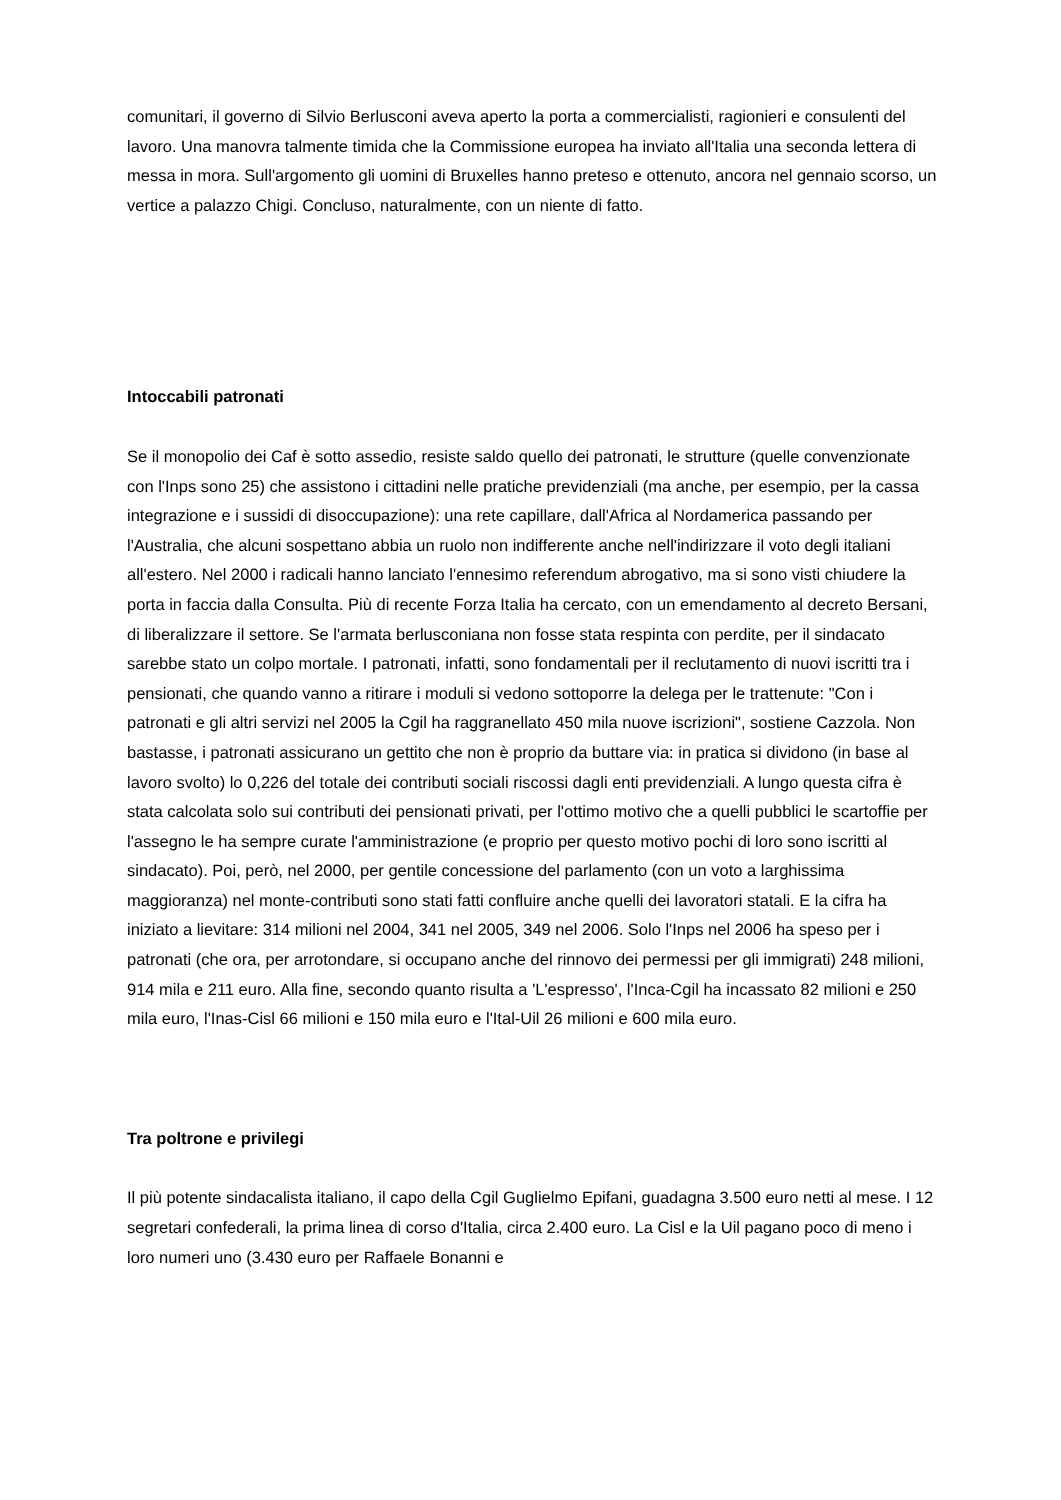comunitari, il governo di Silvio Berlusconi aveva aperto la porta a commercialisti, ragionieri e consulenti del lavoro. Una manovra talmente timida che la Commissione europea ha inviato all'Italia una seconda lettera di messa in mora. Sull'argomento gli uomini di Bruxelles hanno preteso e ottenuto, ancora nel gennaio scorso, un vertice a palazzo Chigi. Concluso, naturalmente, con un niente di fatto.
Intoccabili patronati
Se il monopolio dei Caf è sotto assedio, resiste saldo quello dei patronati, le strutture (quelle convenzionate con l'Inps sono 25) che assistono i cittadini nelle pratiche previdenziali (ma anche, per esempio, per la cassa integrazione e i sussidi di disoccupazione): una rete capillare, dall'Africa al Nordamerica passando per l'Australia, che alcuni sospettano abbia un ruolo non indifferente anche nell'indirizzare il voto degli italiani all'estero. Nel 2000 i radicali hanno lanciato l'ennesimo referendum abrogativo, ma si sono visti chiudere la porta in faccia dalla Consulta. Più di recente Forza Italia ha cercato, con un emendamento al decreto Bersani, di liberalizzare il settore. Se l'armata berlusconiana non fosse stata respinta con perdite, per il sindacato sarebbe stato un colpo mortale. I patronati, infatti, sono fondamentali per il reclutamento di nuovi iscritti tra i pensionati, che quando vanno a ritirare i moduli si vedono sottoporre la delega per le trattenute: "Con i patronati e gli altri servizi nel 2005 la Cgil ha raggranellato 450 mila nuove iscrizioni", sostiene Cazzola. Non bastasse, i patronati assicurano un gettito che non è proprio da buttare via: in pratica si dividono (in base al lavoro svolto) lo 0,226 del totale dei contributi sociali riscossi dagli enti previdenziali. A lungo questa cifra è stata calcolata solo sui contributi dei pensionati privati, per l'ottimo motivo che a quelli pubblici le scartoffie per l'assegno le ha sempre curate l'amministrazione (e proprio per questo motivo pochi di loro sono iscritti al sindacato). Poi, però, nel 2000, per gentile concessione del parlamento (con un voto a larghissima maggioranza) nel monte-contributi sono stati fatti confluire anche quelli dei lavoratori statali. E la cifra ha iniziato a lievitare: 314 milioni nel 2004, 341 nel 2005, 349 nel 2006. Solo l'Inps nel 2006 ha speso per i patronati (che ora, per arrotondare, si occupano anche del rinnovo dei permessi per gli immigrati) 248 milioni, 914 mila e 211 euro. Alla fine, secondo quanto risulta a 'L'espresso', l'Inca-Cgil ha incassato 82 milioni e 250 mila euro, l'Inas-Cisl 66 milioni e 150 mila euro e l'Ital-Uil 26 milioni e 600 mila euro.
Tra poltrone e privilegi
Il più potente sindacalista italiano, il capo della Cgil Guglielmo Epifani, guadagna 3.500 euro netti al mese. I 12 segretari confederali, la prima linea di corso d'Italia, circa 2.400 euro. La Cisl e la Uil pagano poco di meno i loro numeri uno (3.430 euro per Raffaele Bonanni e